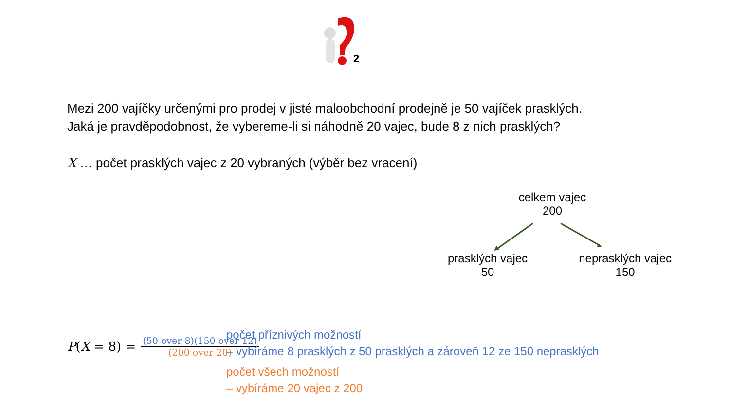2
Mezi 200 vajíčky určenými pro prodej v jisté maloobchodní prodejně je 50 vajíček prasklých.
Jaká je pravděpodobnost, že vybereme-li si náhodně 20 vajec, bude 8 z nich prasklých?
X … počet prasklých vajec z 20 vybraných (výběr bez vracení)
celkem vajec
200
prasklých vajec
50
neprasklých vajec
150
P(X = 8) =
(50 over 8)(150 over 12)
(200 over 20)
počet příznivých možností
– vybíráme 8 prasklých z 50 prasklých a zároveň 12 ze 150 neprasklých
počet všech možností
– vybíráme 20 vajec z 200